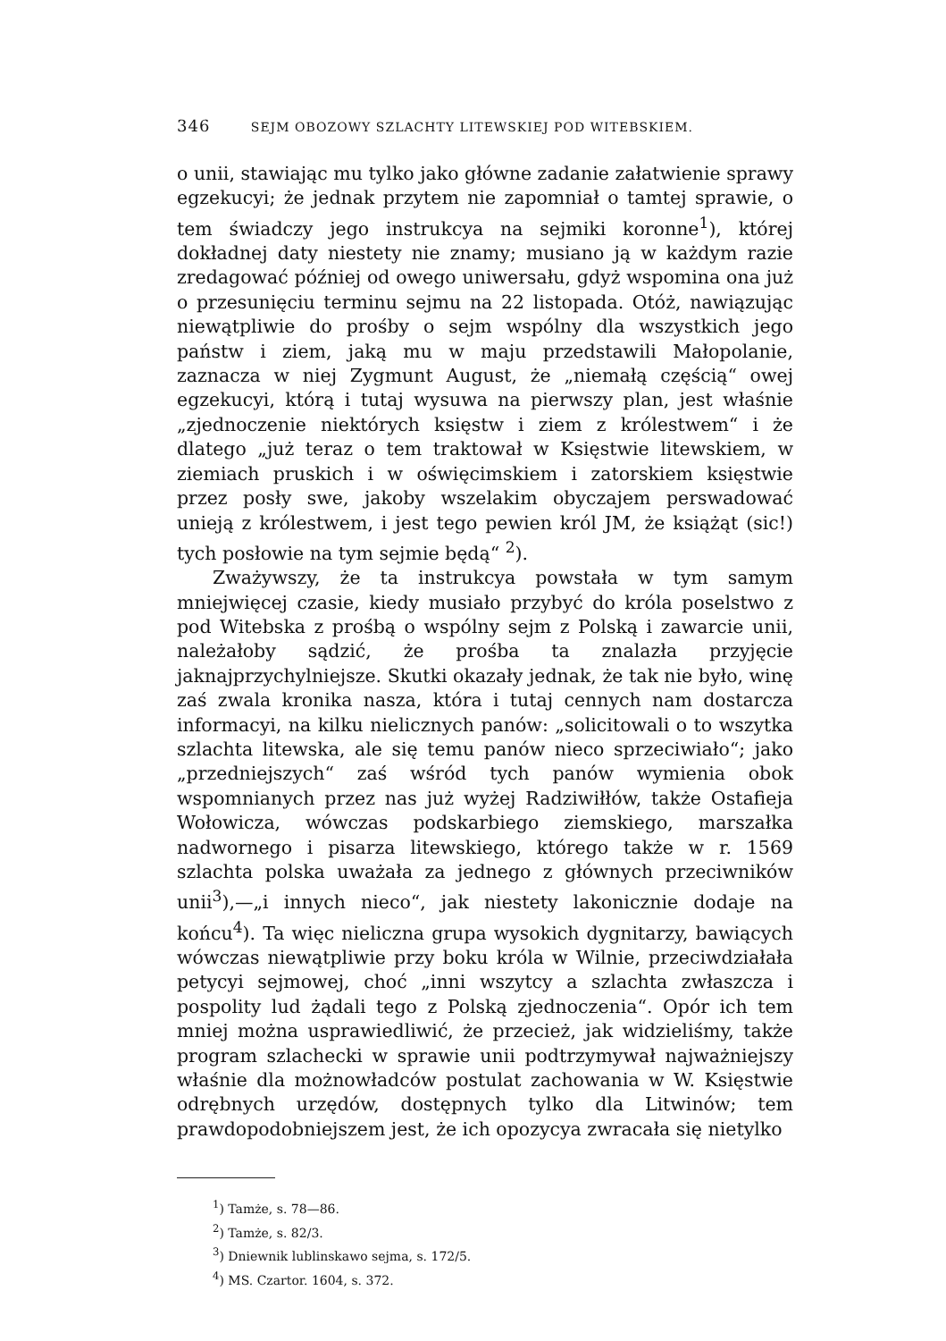346 SEJM OBOZOWY SZLACHTY LITEWSKIEJ POD WITEBSKIEM.
o unii, stawiając mu tylko jako główne zadanie załatwienie sprawy egzekucyi; że jednak przytem nie zapomniał o tamtej sprawie, o tem świadczy jego instrukcya na sejmiki koronne<sup>1</sup>), której dokładnej daty niestety nie znamy; musiano ją w każdym razie zredagować później od owego uniwersału, gdyż wspomina ona już o przesunięciu terminu sejmu na 22 listopada. Otóż, nawiązując niewątpliwie do prośby o sejm wspólny dla wszystkich jego państw i ziem, jaką mu w maju przedstawili Małopolanie, zaznacza w niej Zygmunt August, że „niemałą częścią“ owej egzekucyi, którą i tutaj wysuwa na pierwszy plan, jest właśnie „zjednoczenie niektórych księstw i ziem z królestwem“ i że dlatego „już teraz o tem traktował w Księstwie litewskiem, w ziemiach pruskich i w oświęcimskiem i zatorskiem księstwie przez posły swe, jakoby wszelakim obyczajem perswadować unieją z królestwem, i jest tego pewien król JM, że książąt (sic!) tych posłowie na tym sejmie będą“ <sup>2</sup>).
Zważywszy, że ta instrukcya powstała w tym samym mniejwięcej czasie, kiedy musiało przybyć do króla poselstwo z pod Witebska z prośbą o wspólny sejm z Polską i zawarcie unii, należałoby sądzić, że prośba ta znalazła przyjęcie jaknajprzychylniejsze. Skutki okazały jednak, że tak nie było, winę zaś zwala kronika nasza, która i tutaj cennych nam dostarcza informacyi, na kilku nielicznych panów: „solicitowali o to wszytka szlachta litewska, ale się temu panów nieco sprzeciwiało“; jako „przedniejszych“ zaś wśród tych panów wymienia obok wspomnianych przez nas już wyżej Radziwiłłów, także Ostafieja Wołowicza, wówczas podskarbiego ziemskiego, marszałka nadwornego i pisarza litewskiego, którego także w r. 1569 szlachta polska uważała za jednego z głównych przeciwników unii<sup>3</sup>),—„i innych nieco“, jak niestety lakonicznie dodaje na końcu<sup>4</sup>). Ta więc nieliczna grupa wysokich dygnitarzy, bawiących wówczas niewątpliwie przy boku króla w Wilnie, przeciwdziałała petycyi sejmowej, choć „inni wszytcy a szlachta zwłaszcza i pospolity lud żądali tego z Polską zjednoczenia“. Opór ich tem mniej można usprawiedliwić, że przecież, jak widzieliśmy, także program szlachecki w sprawie unii podtrzymywał najważniejszy właśnie dla możnowładców postulat zachowania w W. Księstwie odrębnych urzędów, dostępnych tylko dla Litwinów; tem prawdopodobniejszem jest, że ich opozycya zwracała się nietylko
<sup>1</sup>) Tamże, s. 78—86.
<sup>2</sup>) Tamże, s. 82/3.
<sup>3</sup>) Dniewnik lublinskawo sejma, s. 172/5.
<sup>4</sup>) MS. Czartor. 1604, s. 372.